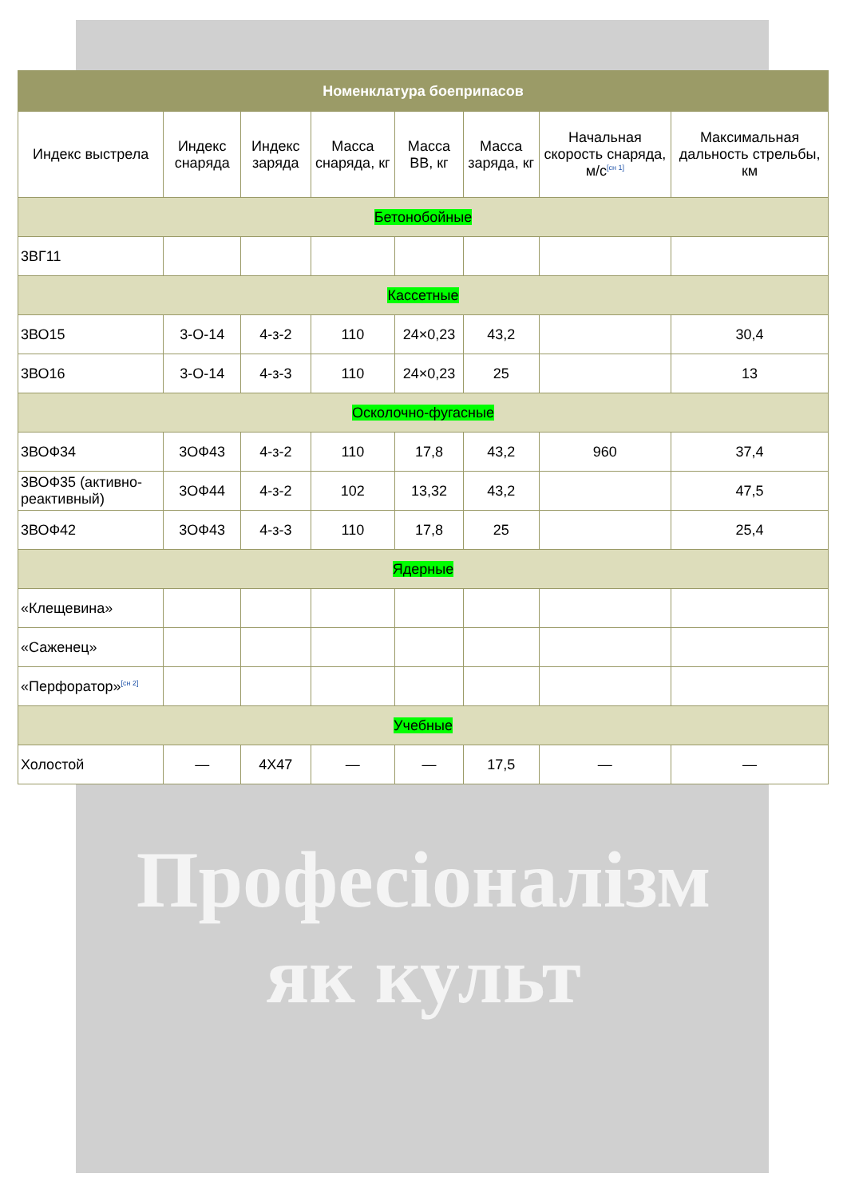| Номенклатура боеприпасов | | | | | | | |
| --- | --- | --- | --- | --- | --- | --- | --- |
| Индекс выстрела | Индекс снаряда | Индекс заряда | Масса снаряда, кг | Масса ВВ, кг | Масса заряда, кг | Начальная скорость снаряда, м/с<sup>[сн 1]</sup> | Максимальная дальность стрельбы, км |
| Бетонобойные | | | | | | | |
| 3ВГ11 | | | | | | | |
| Кассетные | | | | | | | |
| 3ВО15 | 3-О-14 | 4-з-2 | 110 | 24×0,23 | 43,2 | | 30,4 |
| 3ВО16 | 3-О-14 | 4-з-3 | 110 | 24×0,23 | 25 | | 13 |
| Осколочно-фугасные | | | | | | | |
| 3ВОФ34 | 3ОФ43 | 4-з-2 | 110 | 17,8 | 43,2 | 960 | 37,4 |
| 3ВОФ35 (активно-реактивный) | 3ОФ44 | 4-з-2 | 102 | 13,32 | 43,2 | | 47,5 |
| 3ВОФ42 | 3ОФ43 | 4-з-3 | 110 | 17,8 | 25 | | 25,4 |
| Ядерные | | | | | | | |
| «Клещевина» | | | | | | | |
| «Саженец» | | | | | | | |
| «Перфоратор»<sup>[сн 2]</sup> | | | | | | | |
| Учебные | | | | | | | |
| Холостой | — | 4Х47 | — | — | 17,5 | — | — |
Професіоналізм
як культ